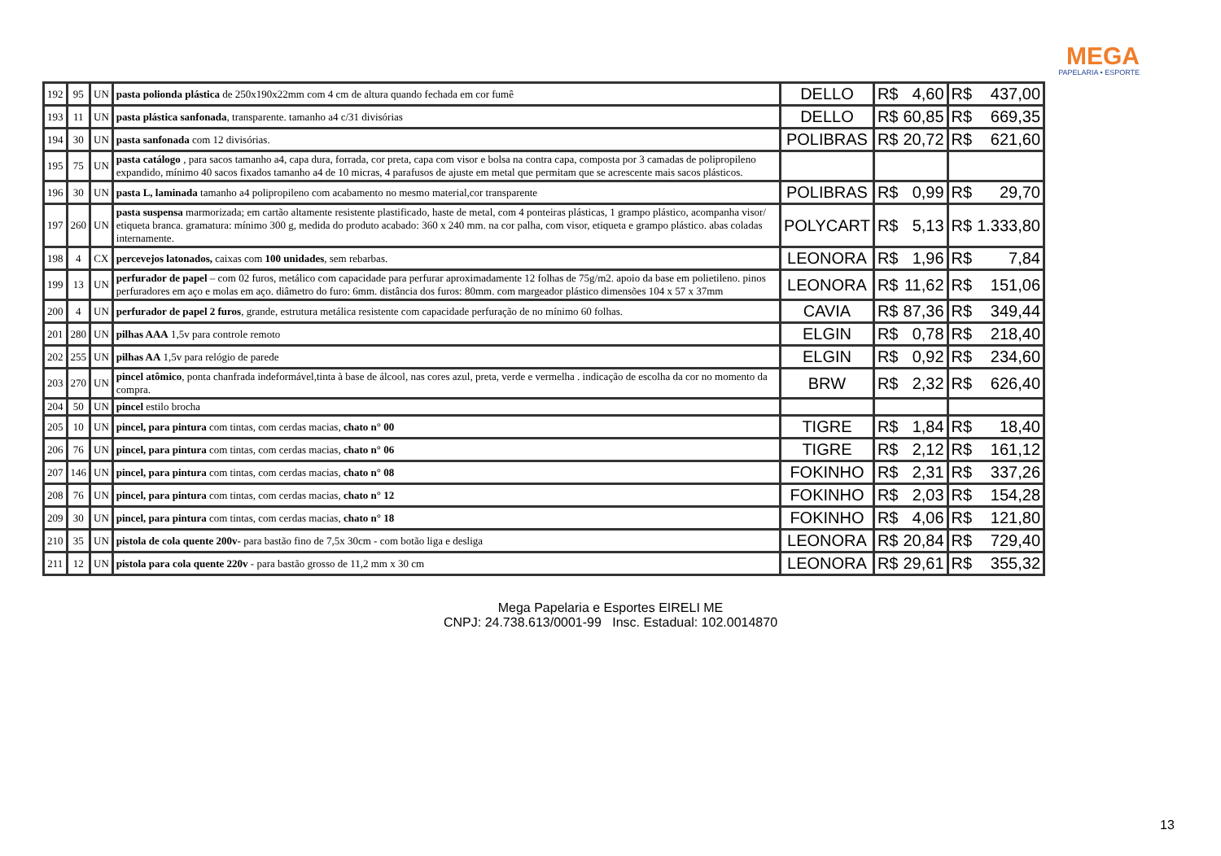MEGA
PAPELARIA • ESPORTE
| 192 | 95 | UN | pasta polionda plástica de 250x190x22mm com 4 cm de altura quando fechada em cor fumê | DELLO | R$ | 4,60 | R$ | 437,00 |
| 193 | 11 | UN | pasta plástica sanfonada , transparente. tamanho a4 c/31 divisórias | DELLO | R$ | 60,85 | R$ | 669,35 |
| 194 | 30 | UN | pasta sanfonada com 12 divisórias. | POLIBRAS | R$ | 20,72 | R$ | 621,60 |
| 195 | 75 | UN | pasta catálogo , para sacos tamanho a4, capa dura, forrada, cor preta, capa com visor e bolsa na contra capa, composta por 3 camadas de polipropileno expandido, mínimo 40 sacos fixados tamanho a4 de 10 micras, 4 parafusos de ajuste em metal que permitam que se acrescente mais sacos plásticos. | | | | | |
| 196 | 30 | UN | pasta L, laminada tamanho a4 polipropileno com acabamento no mesmo material,cor transparente | POLIBRAS | R$ | 0,99 | R$ | 29,70 |
| 197 | 260 | UN | pasta suspensa marmorizada; em cartão altamente resistente plastificado, haste de metal, com 4 ponteiras plásticas, 1 grampo plástico, acompanha visor/ etiqueta branca. gramatura: mínimo 300 g, medida do produto acabado: 360 x 240 mm. na cor palha, com visor, etiqueta e grampo plástico. abas coladas internamente. | POLYCART | R$ | 5,13 | R$ | 1.333,80 |
| 198 | 4 | CX | percevejos latonados, caixas com 100 unidades , sem rebarbas. | LEONORA | R$ | 1,96 | R$ | 7,84 |
| 199 | 13 | UN | perfurador de papel – com 02 furos, metálico com capacidade para perfurar aproximadamente 12 folhas de 75g/m2. apoio da base em polietileno. pinos perfuradores em aço e molas em aço. diâmetro do furo: 6mm. distância dos furos: 80mm. com margeador plástico dimensões 104 x 57 x 37mm | LEONORA | R$ | 11,62 | R$ | 151,06 |
| 200 | 4 | UN | perfurador de papel 2 furos , grande, estrutura metálica resistente com capacidade perfuração de no mínimo 60 folhas. | CAVIA | R$ | 87,36 | R$ | 349,44 |
| 201 | 280 | UN | pilhas AAA 1,5v para controle remoto | ELGIN | R$ | 0,78 | R$ | 218,40 |
| 202 | 255 | UN | pilhas AA 1,5v para relógio de parede | ELGIN | R$ | 0,92 | R$ | 234,60 |
| 203 | 270 | UN | pincel atômico , ponta chanfrada indeformável,tinta à base de álcool, nas cores azul, preta, verde e vermelha . indicação de escolha da cor no momento da compra. | BRW | R$ | 2,32 | R$ | 626,40 |
| 204 | 50 | UN | pincel estilo brocha | | | | | |
| 205 | 10 | UN | pincel, para pintura com tintas, com cerdas macias, chato n° 00 | TIGRE | R$ | 1,84 | R$ | 18,40 |
| 206 | 76 | UN | pincel, para pintura com tintas, com cerdas macias, chato n° 06 | TIGRE | R$ | 2,12 | R$ | 161,12 |
| 207 | 146 | UN | pincel, para pintura com tintas, com cerdas macias, chato n° 08 | FOKINHO | R$ | 2,31 | R$ | 337,26 |
| 208 | 76 | UN | pincel, para pintura com tintas, com cerdas macias, chato n° 12 | FOKINHO | R$ | 2,03 | R$ | 154,28 |
| 209 | 30 | UN | pincel, para pintura com tintas, com cerdas macias, chato n° 18 | FOKINHO | R$ | 4,06 | R$ | 121,80 |
| 210 | 35 | UN | pistola de cola quente 200v- para bastão fino de 7,5x 30cm - com botão liga e desliga | LEONORA | R$ | 20,84 | R$ | 729,40 |
| 211 | 12 | UN | pistola para cola quente 220v - para bastão grosso de 11,2 mm x 30 cm | LEONORA | R$ | 29,61 | R$ | 355,32 |
Mega Papelaria e Esportes EIRELI ME
CNPJ: 24.738.613/0001-99 Insc. Estadual: 102.0014870
13